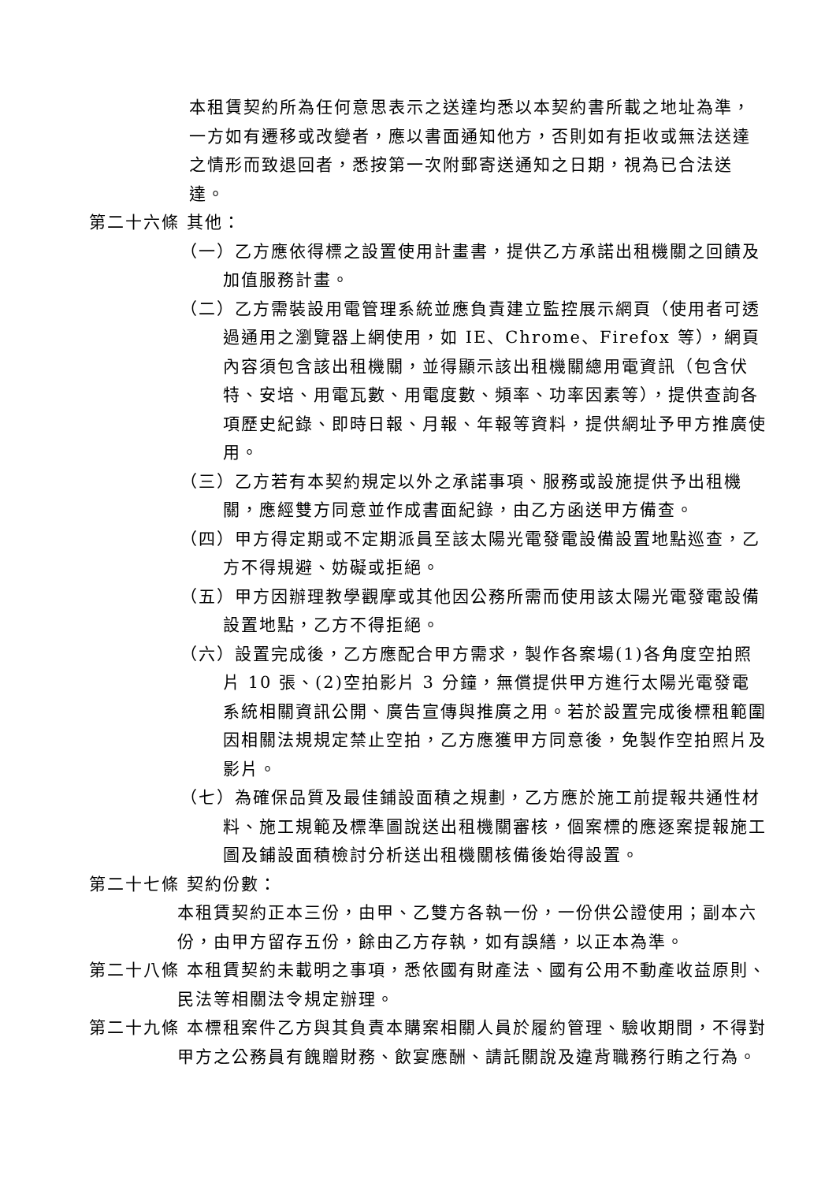本租賃契約所為任何意思表示之送達均悉以本契約書所載之地址為準，一方如有遷移或改變者，應以書面通知他方，否則如有拒收或無法送達之情形而致退回者，悉按第一次附郵寄送通知之日期，視為已合法送達。
第二十六條 其他：
（一）乙方應依得標之設置使用計畫書，提供乙方承諾出租機關之回饋及加值服務計畫。
（二）乙方需裝設用電管理系統並應負責建立監控展示網頁（使用者可透過通用之瀏覽器上網使用，如 IE、Chrome、Firefox 等），網頁內容須包含該出租機關，並得顯示該出租機關總用電資訊（包含伏特、安培、用電瓦數、用電度數、頻率、功率因素等），提供查詢各項歷史紀錄、即時日報、月報、年報等資料，提供網址予甲方推廣使用。
（三）乙方若有本契約規定以外之承諾事項、服務或設施提供予出租機關，應經雙方同意並作成書面紀錄，由乙方函送甲方備查。
（四）甲方得定期或不定期派員至該太陽光電發電設備設置地點巡查，乙方不得規避、妨礙或拒絕。
（五）甲方因辦理教學觀摩或其他因公務所需而使用該太陽光電發電設備設置地點，乙方不得拒絕。
（六）設置完成後，乙方應配合甲方需求，製作各案場(1)各角度空拍照片 10 張、(2)空拍影片 3 分鐘，無償提供甲方進行太陽光電發電系統相關資訊公開、廣告宣傳與推廣之用。若於設置完成後標租範圍因相關法規規定禁止空拍，乙方應獲甲方同意後，免製作空拍照片及影片。
（七）為確保品質及最佳鋪設面積之規劃，乙方應於施工前提報共通性材料、施工規範及標準圖說送出租機關審核，個案標的應逐案提報施工圖及鋪設面積檢討分析送出租機關核備後始得設置。
第二十七條 契約份數：
本租賃契約正本三份，由甲、乙雙方各執一份，一份供公證使用；副本六份，由甲方留存五份，餘由乙方存執，如有誤繕，以正本為準。
第二十八條 本租賃契約未載明之事項，悉依國有財產法、國有公用不動產收益原則、民法等相關法令規定辦理。
第二十九條 本標租案件乙方與其負責本購案相關人員於履約管理、驗收期間，不得對甲方之公務員有餽贈財務、飲宴應酬、請託關說及違背職務行賄之行為。